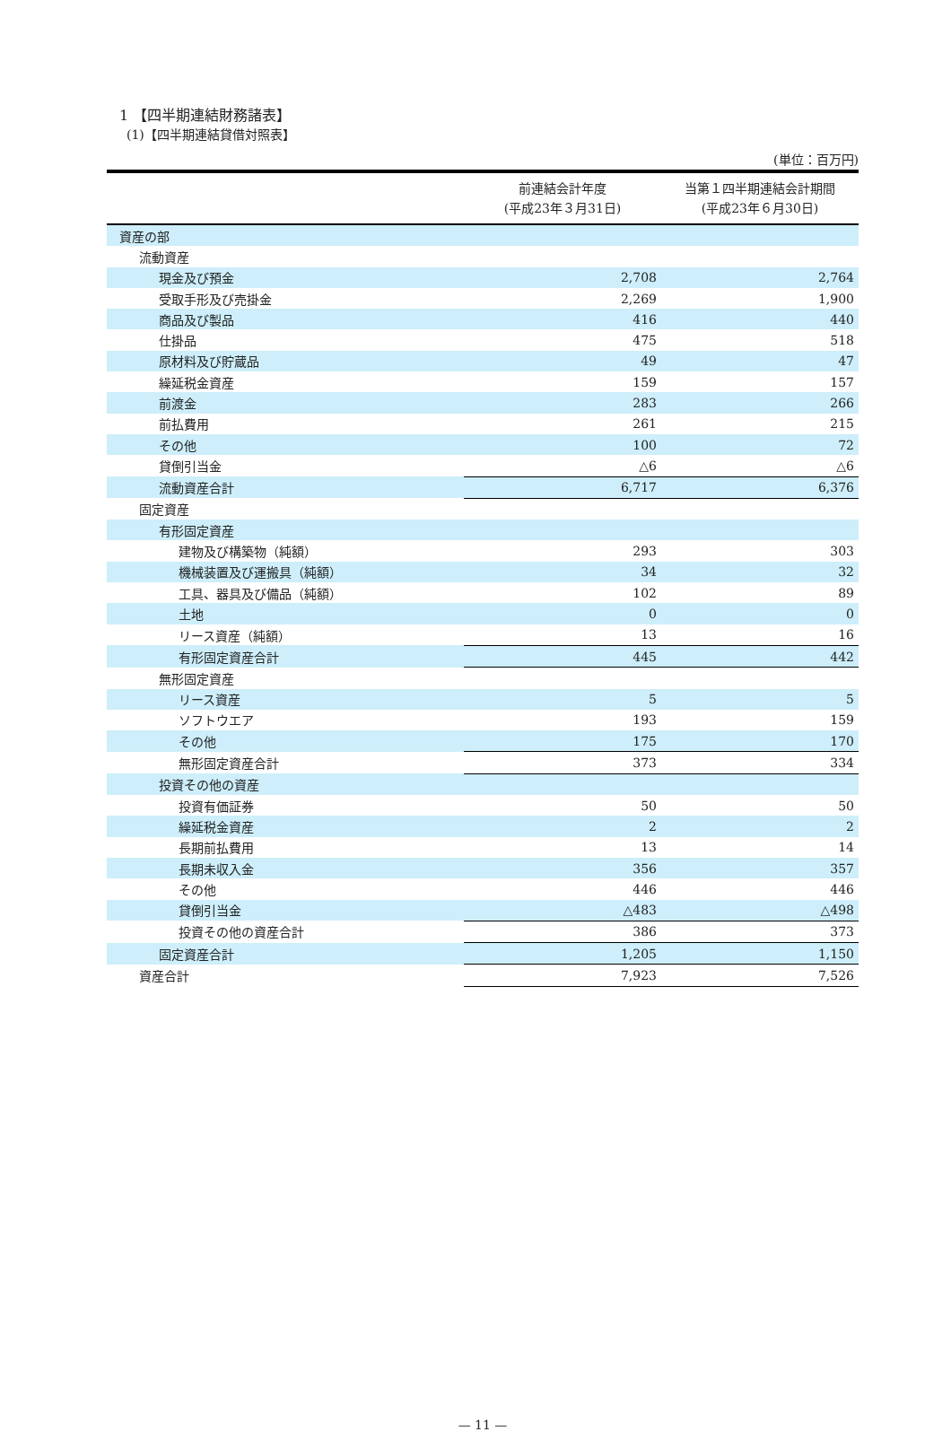1 【四半期連結財務諸表】
(1)【四半期連結貸借対照表】
(単位：百万円)
| | 前連結会計年度 (平成23年３月31日) | 当第１四半期連結会計期間 (平成23年６月30日) |
| --- | --- | --- |
| 資産の部 | | |
| 流動資産 | | |
| 現金及び預金 | 2,708 | 2,764 |
| 受取手形及び売掛金 | 2,269 | 1,900 |
| 商品及び製品 | 416 | 440 |
| 仕掛品 | 475 | 518 |
| 原材料及び貯蔵品 | 49 | 47 |
| 繰延税金資産 | 159 | 157 |
| 前渡金 | 283 | 266 |
| 前払費用 | 261 | 215 |
| その他 | 100 | 72 |
| 貸倒引当金 | △6 | △6 |
| 流動資産合計 | 6,717 | 6,376 |
| 固定資産 | | |
| 有形固定資産 | | |
| 建物及び構築物（純額） | 293 | 303 |
| 機械装置及び運搬具（純額） | 34 | 32 |
| 工具、器具及び備品（純額） | 102 | 89 |
| 土地 | 0 | 0 |
| リース資産（純額） | 13 | 16 |
| 有形固定資産合計 | 445 | 442 |
| 無形固定資産 | | |
| リース資産 | 5 | 5 |
| ソフトウエア | 193 | 159 |
| その他 | 175 | 170 |
| 無形固定資産合計 | 373 | 334 |
| 投資その他の資産 | | |
| 投資有価証券 | 50 | 50 |
| 繰延税金資産 | 2 | 2 |
| 長期前払費用 | 13 | 14 |
| 長期未収入金 | 356 | 357 |
| その他 | 446 | 446 |
| 貸倒引当金 | △483 | △498 |
| 投資その他の資産合計 | 386 | 373 |
| 固定資産合計 | 1,205 | 1,150 |
| 資産合計 | 7,923 | 7,526 |
— 11 —